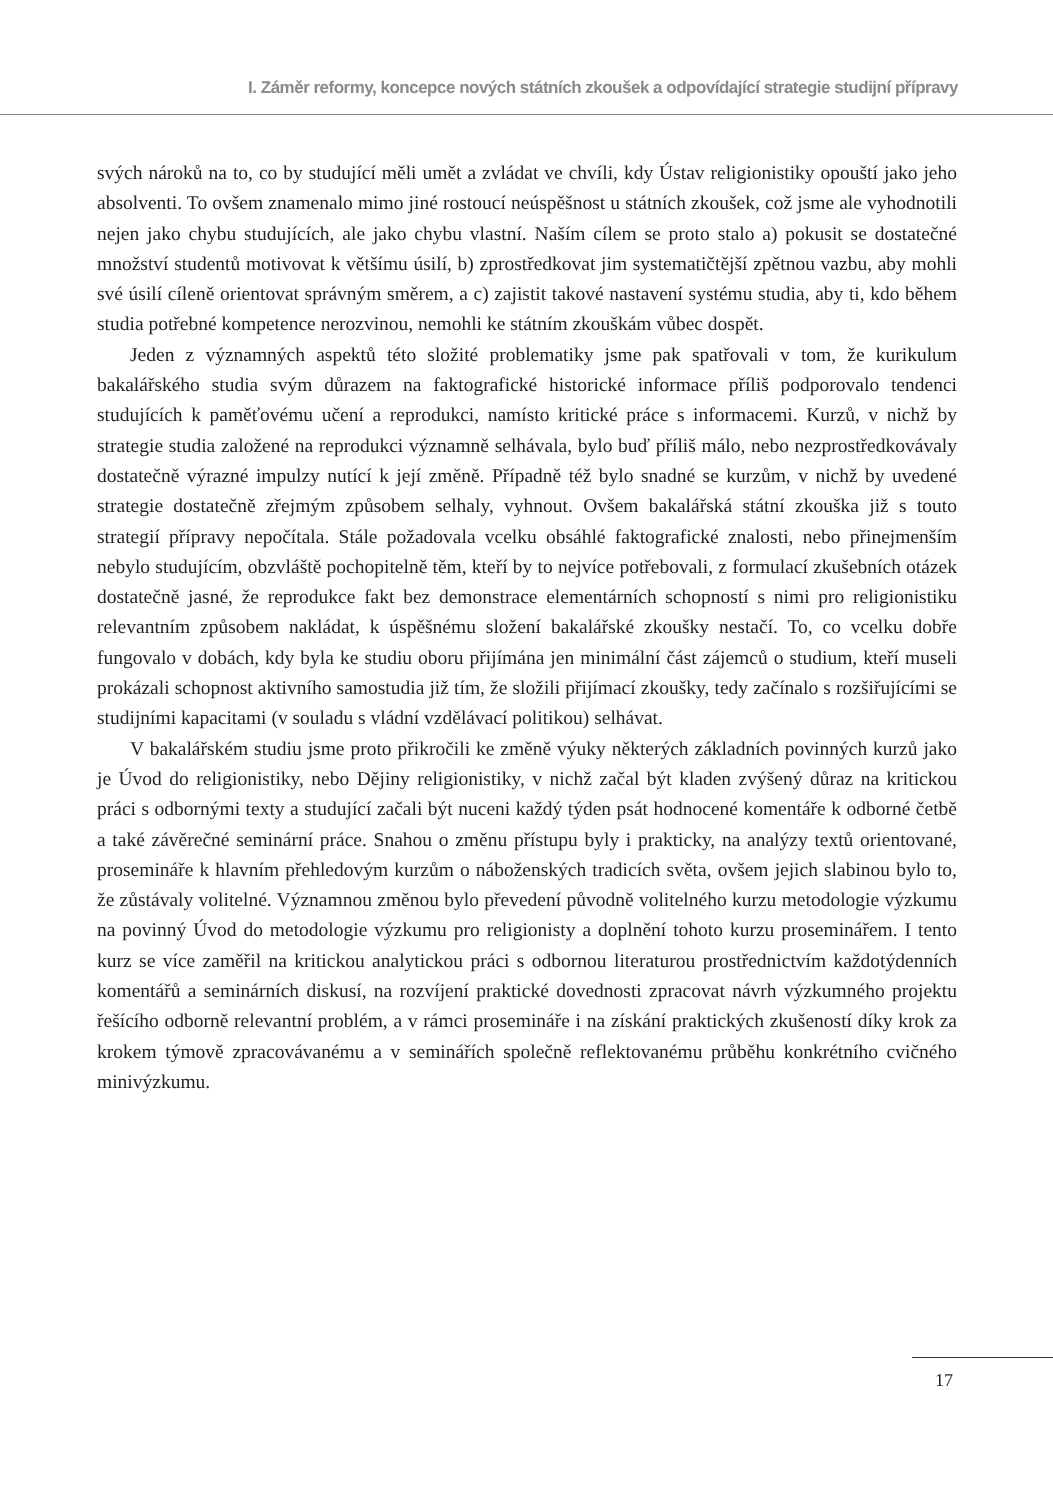I. Záměr reformy, koncepce nových státních zkoušek a odpovídající strategie studijní přípravy
svých nároků na to, co by studující měli umět a zvládat ve chvíli, kdy Ústav religionistiky opouští jako jeho absolventi. To ovšem znamenalo mimo jiné rostoucí neúspěšnost u státních zkoušek, což jsme ale vyhodnotili nejen jako chybu studujících, ale jako chybu vlastní. Naším cílem se proto stalo a) pokusit se dostatečné množství studentů motivovat k většímu úsilí, b) zprostředkovat jim systematičtější zpětnou vazbu, aby mohli své úsilí cíleně orientovat správným směrem, a c) zajistit takové nastavení systému studia, aby ti, kdo během studia potřebné kompetence nerozvinou, nemohli ke státním zkouškám vůbec dospět.
Jeden z významných aspektů této složité problematiky jsme pak spatřovali v tom, že kurikulum bakalářského studia svým důrazem na faktografické historické informace příliš podporovalo tendenci studujících k paměťovému učení a reprodukci, namísto kritické práce s informacemi. Kurzů, v nichž by strategie studia založené na reprodukci významně selhávala, bylo buď příliš málo, nebo nezprostředkovávaly dostatečně výrazné impulzy nutící k její změně. Případně též bylo snadné se kurzům, v nichž by uvedené strategie dostatečně zřejmým způsobem selhaly, vyhnout. Ovšem bakalářská státní zkouška již s touto strategií přípravy nepočítala. Stále požadovala vcelku obsáhlé faktografické znalosti, nebo přinejmenším nebylo studujícím, obzvláště pochopitelně těm, kteří by to nejvíce potřebovali, z formulací zkušebních otázek dostatečně jasné, že reprodukce fakt bez demonstrace elementárních schopností s nimi pro religionistiku relevantním způsobem nakládat, k úspěšnému složení bakalářské zkoušky nestačí. To, co vcelku dobře fungovalo v dobách, kdy byla ke studiu oboru přijímána jen minimální část zájemců o studium, kteří museli prokázali schopnost aktivního samostudia již tím, že složili přijímací zkoušky, tedy začínalo s rozšiřujícími se studijními kapacitami (v souladu s vládní vzdělávací politikou) selhávat.
V bakalářském studiu jsme proto přikročili ke změně výuky některých základních povinných kurzů jako je Úvod do religionistiky, nebo Dějiny religionistiky, v nichž začal být kladen zvýšený důraz na kritickou práci s odbornými texty a studující začali být nuceni každý týden psát hodnocené komentáře k odborné četbě a také závěrečné seminární práce. Snahou o změnu přístupu byly i prakticky, na analýzy textů orientované, prosemináře k hlavním přehledovým kurzům o náboženských tradicích světa, ovšem jejich slabinou bylo to, že zůstávaly volitelné. Významnou změnou bylo převedení původně volitelného kurzu metodologie výzkumu na povinný Úvod do metodologie výzkumu pro religionisty a doplnění tohoto kurzu proseminářem. I tento kurz se více zaměřil na kritickou analytickou práci s odbornou literaturou prostřednictvím každotýdenních komentářů a seminárních diskusí, na rozvíjení praktické dovednosti zpracovat návrh výzkumného projektu řešícího odborně relevantní problém, a v rámci prosemináře i na získání praktických zkušeností díky krok za krokem týmově zpracovávanému a v seminářích společně reflektovanému průběhu konkrétního cvičného minivýzkumu.
17